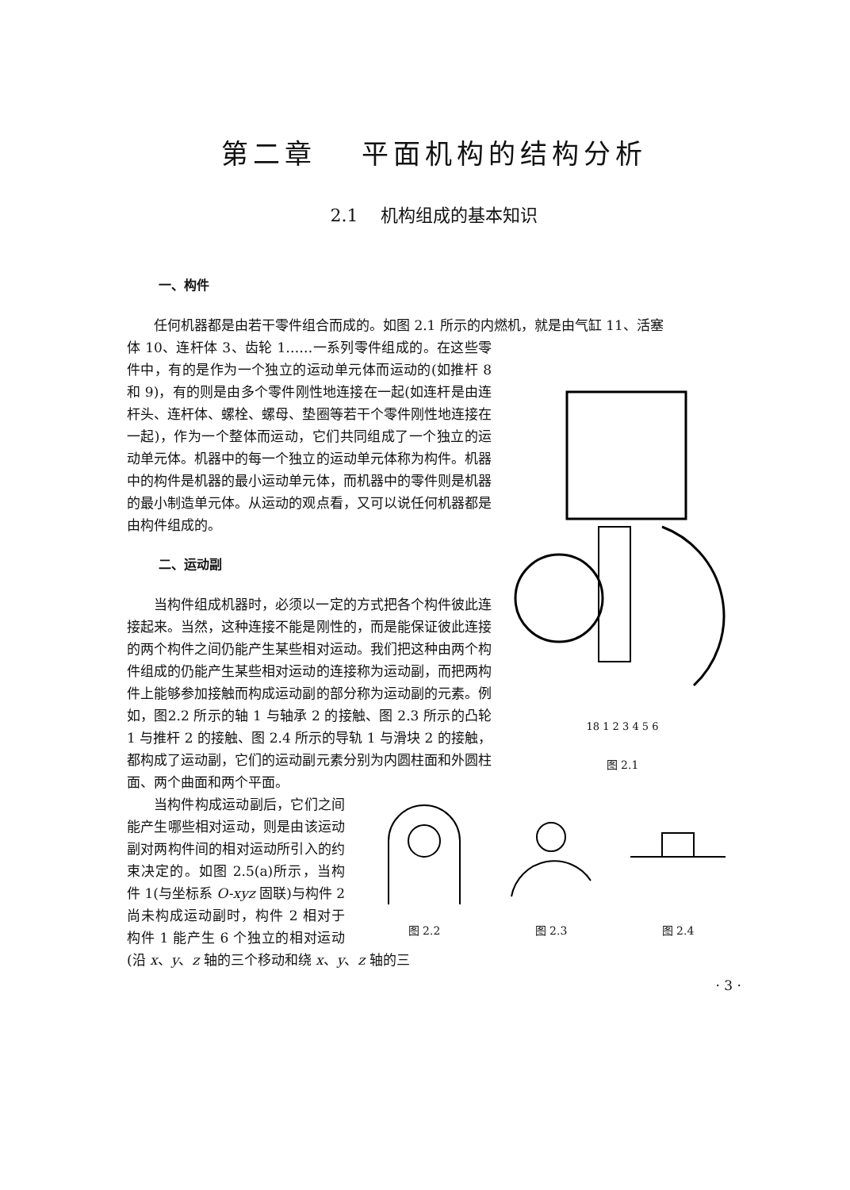第二章　 平面机构的结构分析
2.1　 机构组成的基本知识
一、构件
任何机器都是由若干零件组合而成的。如图 2.1 所示的内燃机，就是由气缸 11、活塞
18 1 2 3 4 5 6
图 2.1
体 10、连杆体 3、齿轮 1……一系列零件组成的。在这些零件中，有的是作为一个独立的运动单元体而运动的(如推杆 8 和 9)，有的则是由多个零件刚性地连接在一起(如连杆是由连杆头、连杆体、螺栓、螺母、垫圈等若干个零件刚性地连接在一起)，作为一个整体而运动，它们共同组成了一个独立的运动单元体。机器中的每一个独立的运动单元体称为构件。机器中的构件是机器的最小运动单元体，而机器中的零件则是机器的最小制造单元体。从运动的观点看，又可以说任何机器都是由构件组成的。
二、运动副
当构件组成机器时，必须以一定的方式把各个构件彼此连接起来。当然，这种连接不能是刚性的，而是能保证彼此连接的两个构件之间仍能产生某些相对运动。我们把这种由两个构件组成的仍能产生某些相对运动的连接称为运动副，而把两构件上能够参加接触而构成运动副的部分称为运动副的元素。例如，图2.2 所示的轴 1 与轴承 2 的接触、图 2.3 所示的凸轮 1 与推杆 2 的接触、图 2.4 所示的导轨 1 与滑块 2 的接触，都构成了运动副，它们的运动副元素分别为内圆柱面和外圆柱面、两个曲面和两个平面。
图 2.2
图 2.3
图 2.4
当构件构成运动副后，它们之间能产生哪些相对运动，则是由该运动副对两构件间的相对运动所引入的约束决定的。如图 2.5(a)所示，当构件 1(与坐标系 O-xyz 固联)与构件 2 尚未构成运动副时，构件 2 相对于构件 1 能产生 6 个独立的相对运动(沿 x、y、z 轴的三个移动和绕 x、y、z 轴的三
· 3 ·